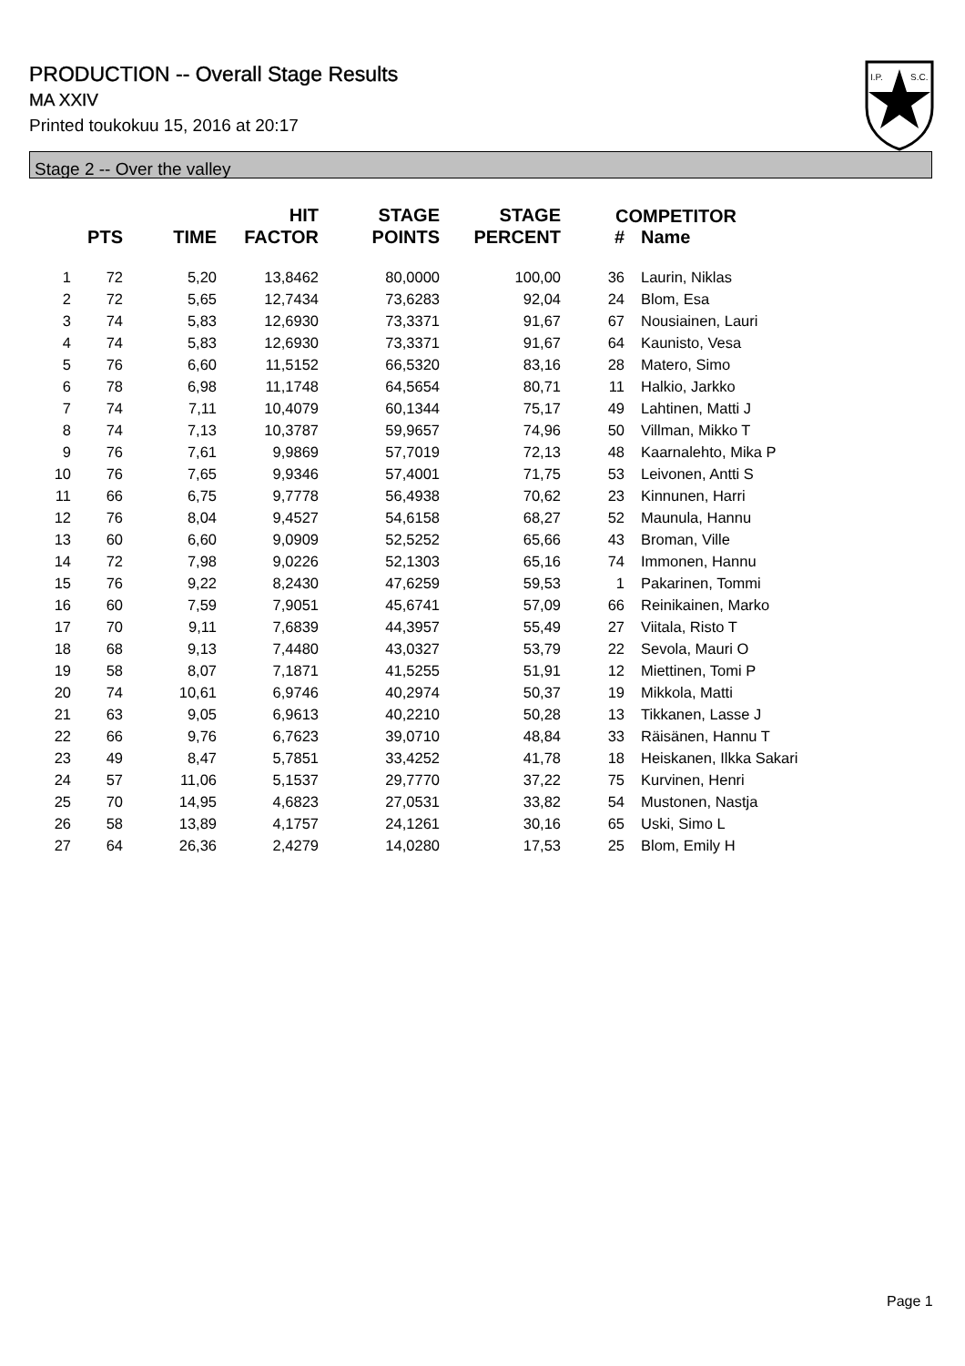PRODUCTION -- Overall Stage Results
MA XXIV
Printed toukokuu 15, 2016 at 20:17
I.P.
S.C.
Stage 2 -- Over the valley
| | PTS | TIME | HIT FACTOR | STAGE POINTS | STAGE PERCENT | # | Name |
| --- | --- | --- | --- | --- | --- | --- | --- |
| 1 | 72 | 5,20 | 13,8462 | 80,0000 | 100,00 | 36 | Laurin, Niklas |
| 2 | 72 | 5,65 | 12,7434 | 73,6283 | 92,04 | 24 | Blom, Esa |
| 3 | 74 | 5,83 | 12,6930 | 73,3371 | 91,67 | 67 | Nousiainen, Lauri |
| 4 | 74 | 5,83 | 12,6930 | 73,3371 | 91,67 | 64 | Kaunisto, Vesa |
| 5 | 76 | 6,60 | 11,5152 | 66,5320 | 83,16 | 28 | Matero, Simo |
| 6 | 78 | 6,98 | 11,1748 | 64,5654 | 80,71 | 11 | Halkio, Jarkko |
| 7 | 74 | 7,11 | 10,4079 | 60,1344 | 75,17 | 49 | Lahtinen, Matti J |
| 8 | 74 | 7,13 | 10,3787 | 59,9657 | 74,96 | 50 | Villman, Mikko T |
| 9 | 76 | 7,61 | 9,9869 | 57,7019 | 72,13 | 48 | Kaarnalehto, Mika P |
| 10 | 76 | 7,65 | 9,9346 | 57,4001 | 71,75 | 53 | Leivonen, Antti S |
| 11 | 66 | 6,75 | 9,7778 | 56,4938 | 70,62 | 23 | Kinnunen, Harri |
| 12 | 76 | 8,04 | 9,4527 | 54,6158 | 68,27 | 52 | Maunula, Hannu |
| 13 | 60 | 6,60 | 9,0909 | 52,5252 | 65,66 | 43 | Broman, Ville |
| 14 | 72 | 7,98 | 9,0226 | 52,1303 | 65,16 | 74 | Immonen, Hannu |
| 15 | 76 | 9,22 | 8,2430 | 47,6259 | 59,53 | 1 | Pakarinen, Tommi |
| 16 | 60 | 7,59 | 7,9051 | 45,6741 | 57,09 | 66 | Reinikainen, Marko |
| 17 | 70 | 9,11 | 7,6839 | 44,3957 | 55,49 | 27 | Viitala, Risto T |
| 18 | 68 | 9,13 | 7,4480 | 43,0327 | 53,79 | 22 | Sevola, Mauri O |
| 19 | 58 | 8,07 | 7,1871 | 41,5255 | 51,91 | 12 | Miettinen, Tomi P |
| 20 | 74 | 10,61 | 6,9746 | 40,2974 | 50,37 | 19 | Mikkola, Matti |
| 21 | 63 | 9,05 | 6,9613 | 40,2210 | 50,28 | 13 | Tikkanen, Lasse J |
| 22 | 66 | 9,76 | 6,7623 | 39,0710 | 48,84 | 33 | Räisänen, Hannu T |
| 23 | 49 | 8,47 | 5,7851 | 33,4252 | 41,78 | 18 | Heiskanen, Ilkka Sakari |
| 24 | 57 | 11,06 | 5,1537 | 29,7770 | 37,22 | 75 | Kurvinen, Henri |
| 25 | 70 | 14,95 | 4,6823 | 27,0531 | 33,82 | 54 | Mustonen, Nastja |
| 26 | 58 | 13,89 | 4,1757 | 24,1261 | 30,16 | 65 | Uski, Simo L |
| 27 | 64 | 26,36 | 2,4279 | 14,0280 | 17,53 | 25 | Blom, Emily H |
COMPETITOR
Page 1